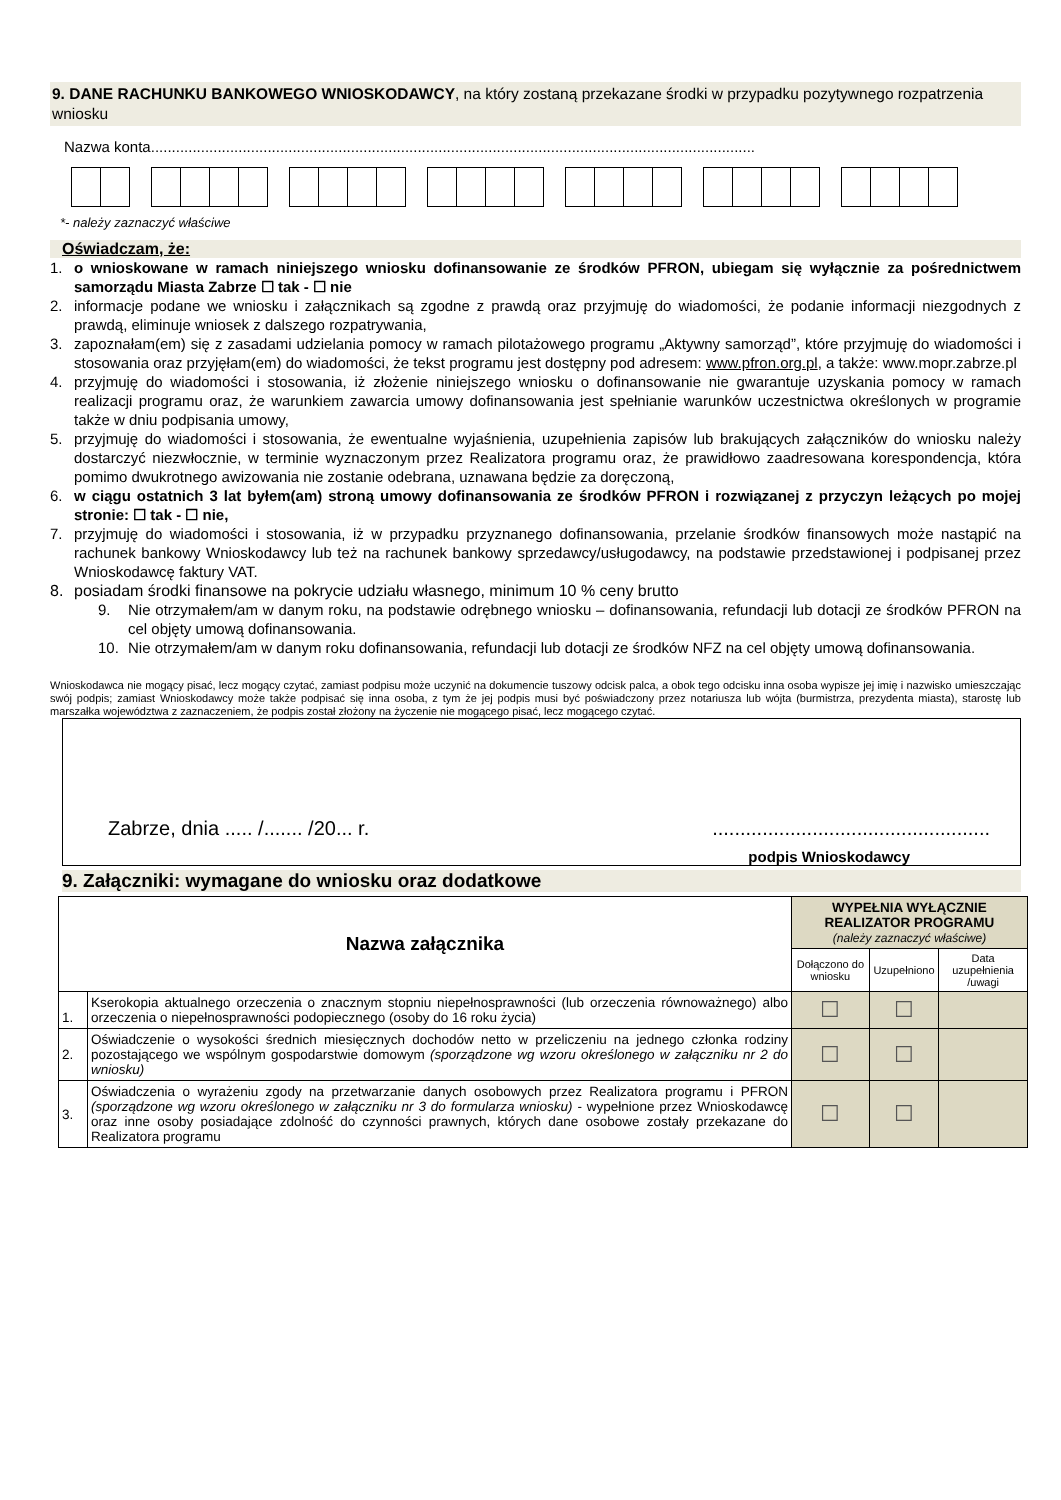9. DANE RACHUNKU BANKOWEGO WNIOSKODAWCY, na który zostaną przekazane środki w przypadku pozytywnego rozpatrzenia wniosku
Nazwa konta.................................................................................................................................................
*- należy zaznaczyć właściwe
Oświadczam, że:
1. o wnioskowane w ramach niniejszego wniosku dofinansowanie ze środków PFRON, ubiegam się wyłącznie za pośrednictwem samorządu Miasta Zabrze ☐ tak - ☐ nie
2. informacje podane we wniosku i załącznikach są zgodne z prawdą oraz przyjmuję do wiadomości, że podanie informacji niezgodnych z prawdą, eliminuje wniosek z dalszego rozpatrywania,
3. zapoznałam(em) się z zasadami udzielania pomocy w ramach pilotażowego programu „Aktywny samorząd”, które przyjmuję do wiadomości i stosowania oraz przyjęłam(em) do wiadomości, że tekst programu jest dostępny pod adresem: www.pfron.org.pl, a także: www.mopr.zabrze.pl
4. przyjmuję do wiadomości i stosowania, iż złożenie niniejszego wniosku o dofinansowanie nie gwarantuje uzyskania pomocy w ramach realizacji programu oraz, że warunkiem zawarcia umowy dofinansowania jest spełnianie warunków uczestnictwa określonych w programie także w dniu podpisania umowy,
5. przyjmuję do wiadomości i stosowania, że ewentualne wyjaśnienia, uzupełnienia zapisów lub brakujących załączników do wniosku należy dostarczyć niezwłocznie, w terminie wyznaczonym przez Realizatora programu oraz, że prawidłowo zaadresowana korespondencja, która pomimo dwukrotnego awizowania nie zostanie odebrana, uznawana będzie za doręczoną,
6. w ciągu ostatnich 3 lat byłem(am) stroną umowy dofinansowania ze środków PFRON i rozwiązanej z przyczyn leżących po mojej stronie: ☐ tak - ☐ nie,
7. przyjmuję do wiadomości i stosowania, iż w przypadku przyznanego dofinansowania, przelanie środków finansowych może nastąpić na rachunek bankowy Wnioskodawcy lub też na rachunek bankowy sprzedawcy/usługodawcy, na podstawie przedstawionej i podpisanej przez Wnioskodawcę faktury VAT.
8. posiadam środki finansowe na pokrycie udziału własnego, minimum 10 % ceny brutto
9. Nie otrzymałem/am w danym roku, na podstawie odrębnego wniosku – dofinansowania, refundacji lub dotacji ze środków PFRON na cel objęty umową dofinansowania.
10. Nie otrzymałem/am w danym roku dofinansowania, refundacji lub dotacji ze środków NFZ na cel objęty umową dofinansowania.
Wnioskodawca nie mogący pisać, lecz mogący czytać, zamiast podpisu może uczynić na dokumencie tuszowy odcisk palca, a obok tego odcisku inna osoba wypisze jej imię i nazwisko umieszczając swój podpis; zamiast Wnioskodawcy może także podpisać się inna osoba, z tym że jej podpis musi być poświadczony przez notariusza lub wójta (burmistrza, prezydenta miasta), starostę lub marszałka województwa z zaznaczeniem, że podpis został złożony na życzenie nie mogącego pisać, lecz mogącego czytać.
Zabrze, dnia ..... /....... /20... r...................................................
podpis Wnioskodawcy
9. Załączniki: wymagane do wniosku oraz dodatkowe
| Nazwa załącznika | | WYPEŁNIA WYŁĄCZNIE REALIZATOR PROGRAMU (należy zaznaczyć właściwe) | | |
| --- | --- | --- | --- | --- |
| | | Dołączono do wniosku | Uzupełniono | Data uzupełnienia /uwagi |
| 1. | Kserokopia aktualnego orzeczenia o znacznym stopniu niepełnosprawności (lub orzeczenia równoważnego) albo orzeczenia o niepełnosprawności podopiecznego (osoby do 16 roku życia) | ☐ | ☐ | |
| 2. | Oświadczenie o wysokości średnich miesięcznych dochodów netto w przeliczeniu na jednego członka rodziny pozostającego we wspólnym gospodarstwie domowym (sporządzone wg wzoru określonego w załączniku nr 2 do wniosku) | ☐ | ☐ | |
| 3. | Oświadczenia o wyrażeniu zgody na przetwarzanie danych osobowych przez Realizatora programu i PFRON (sporządzone wg wzoru określonego w załączniku nr 3 do formularza wniosku) - wypełnione przez Wnioskodawcę oraz inne osoby posiadające zdolność do czynności prawnych, których dane osobowe zostały przekazane do Realizatora programu | ☐ | ☐ | |